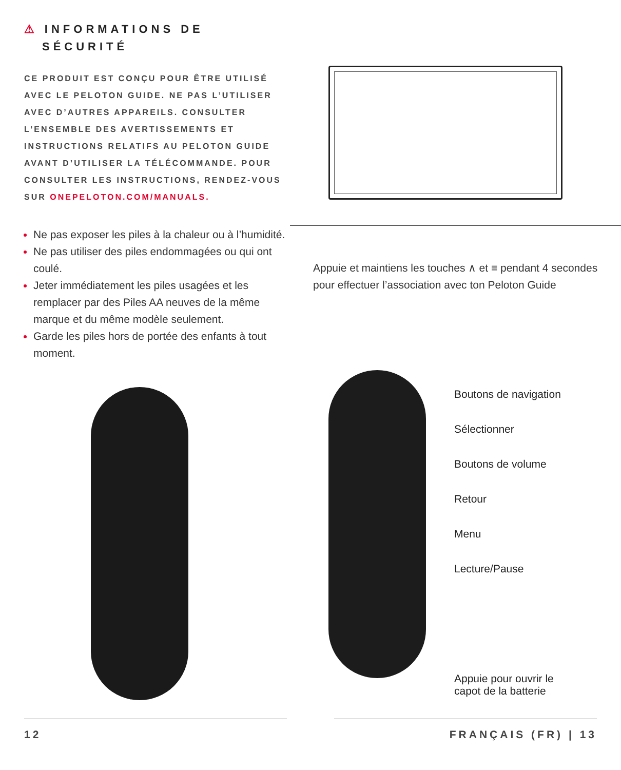⚠ INFORMATIONS DE
SÉCURITÉ
CE PRODUIT EST CONÇU POUR ÊTRE UTILISÉ AVEC LE PELOTON GUIDE. NE PAS L’UTILISER AVEC D’AUTRES APPAREILS. CONSULTER L’ENSEMBLE DES AVERTISSEMENTS ET INSTRUCTIONS RELATIFS AU PELOTON GUIDE AVANT D’UTILISER LA TÉLÉCOMMANDE. POUR CONSULTER LES INSTRUCTIONS, RENDEZ-VOUS SUR ONEPELOTON.COM/MANUALS.
Ne pas exposer les piles à la chaleur ou à l’humidité.
Ne pas utiliser des piles endommagées ou qui ont coulé.
Jeter immédiatement les piles usagées et les remplacer par des Piles AA neuves de la même marque et du même modèle seulement.
Garde les piles hors de portée des enfants à tout moment.
Appuie et maintiens les touches ∧ et ≡ pendant 4 secondes pour effectuer l’association avec ton Peloton Guide
Boutons de navigation
Sélectionner
Boutons de volume
Retour
Menu
Lecture/Pause
Appuie pour ouvrir le
capot de la batterie
12 FRANÇAIS (FR) | 13